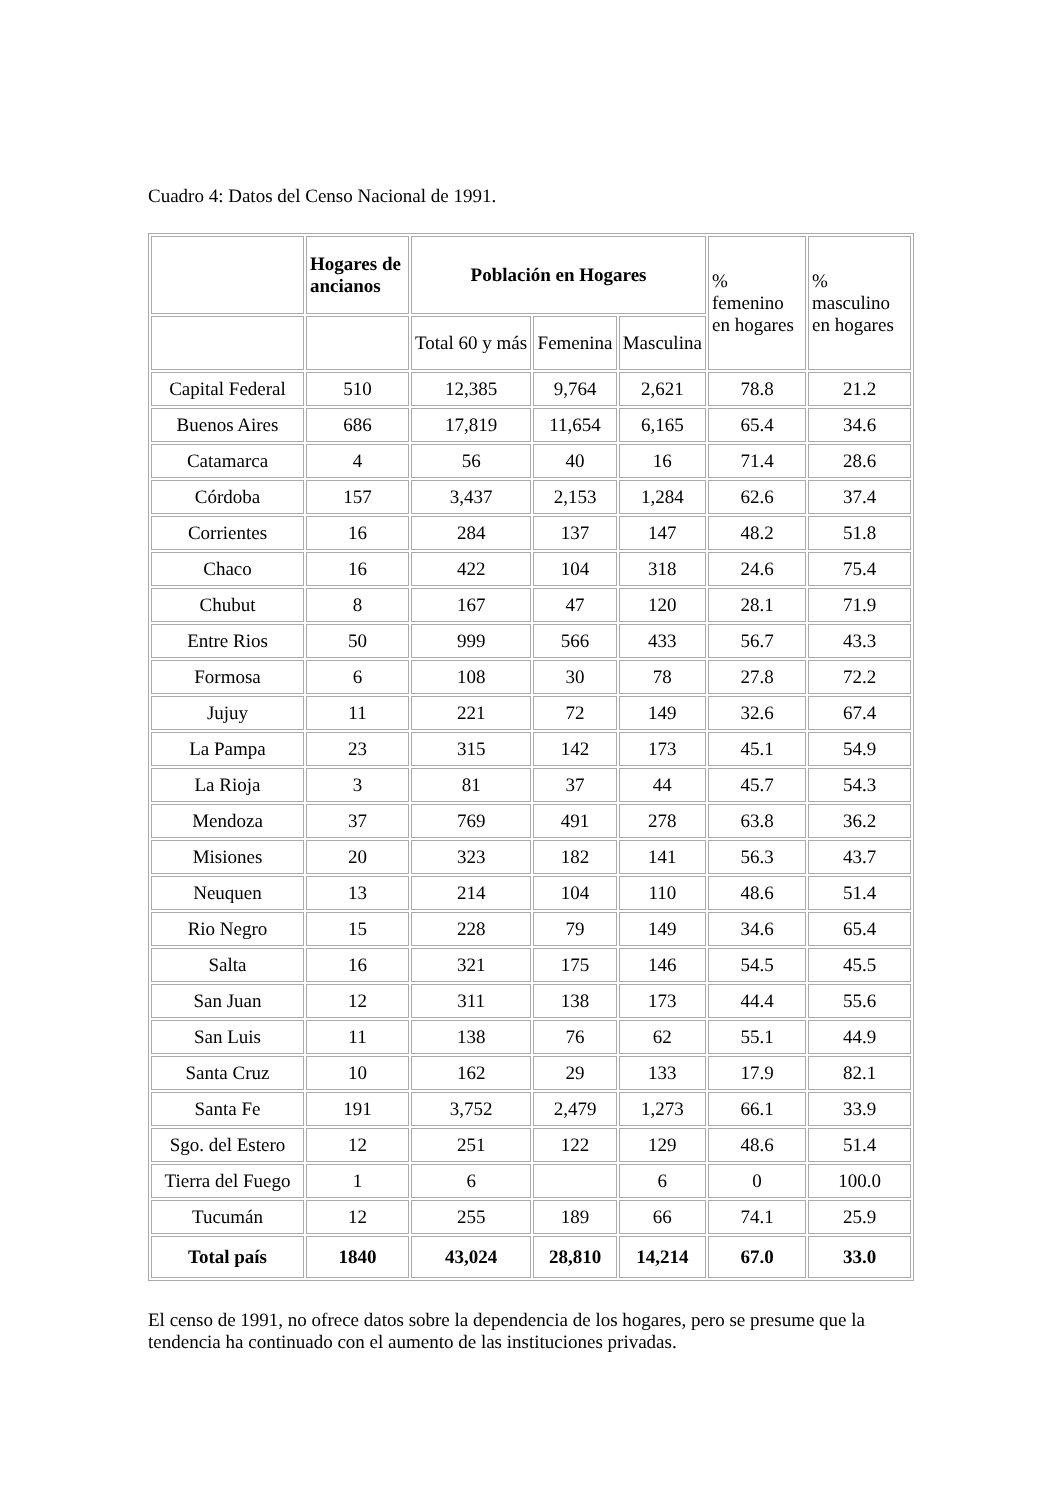Cuadro 4: Datos del Censo Nacional de 1991.
| | Hogares de ancianos | Población en Hogares | | | % femenino en hogares | % masculino en hogares |
| | | Total 60 y más | Femenina | Masculina | | |
| Capital Federal | 510 | 12,385 | 9,764 | 2,621 | 78.8 | 21.2 |
| Buenos Aires | 686 | 17,819 | 11,654 | 6,165 | 65.4 | 34.6 |
| Catamarca | 4 | 56 | 40 | 16 | 71.4 | 28.6 |
| Córdoba | 157 | 3,437 | 2,153 | 1,284 | 62.6 | 37.4 |
| Corrientes | 16 | 284 | 137 | 147 | 48.2 | 51.8 |
| Chaco | 16 | 422 | 104 | 318 | 24.6 | 75.4 |
| Chubut | 8 | 167 | 47 | 120 | 28.1 | 71.9 |
| Entre Rios | 50 | 999 | 566 | 433 | 56.7 | 43.3 |
| Formosa | 6 | 108 | 30 | 78 | 27.8 | 72.2 |
| Jujuy | 11 | 221 | 72 | 149 | 32.6 | 67.4 |
| La Pampa | 23 | 315 | 142 | 173 | 45.1 | 54.9 |
| La Rioja | 3 | 81 | 37 | 44 | 45.7 | 54.3 |
| Mendoza | 37 | 769 | 491 | 278 | 63.8 | 36.2 |
| Misiones | 20 | 323 | 182 | 141 | 56.3 | 43.7 |
| Neuquen | 13 | 214 | 104 | 110 | 48.6 | 51.4 |
| Rio Negro | 15 | 228 | 79 | 149 | 34.6 | 65.4 |
| Salta | 16 | 321 | 175 | 146 | 54.5 | 45.5 |
| San Juan | 12 | 311 | 138 | 173 | 44.4 | 55.6 |
| San Luis | 11 | 138 | 76 | 62 | 55.1 | 44.9 |
| Santa Cruz | 10 | 162 | 29 | 133 | 17.9 | 82.1 |
| Santa Fe | 191 | 3,752 | 2,479 | 1,273 | 66.1 | 33.9 |
| Sgo. del Estero | 12 | 251 | 122 | 129 | 48.6 | 51.4 |
| Tierra del Fuego | 1 | 6 | | 6 | 0 | 100.0 |
| Tucumán | 12 | 255 | 189 | 66 | 74.1 | 25.9 |
| Total país | 1840 | 43,024 | 28,810 | 14,214 | 67.0 | 33.0 |
El censo de 1991, no ofrece datos sobre la dependencia de los hogares, pero se presume que la tendencia ha continuado con el aumento de las instituciones privadas.